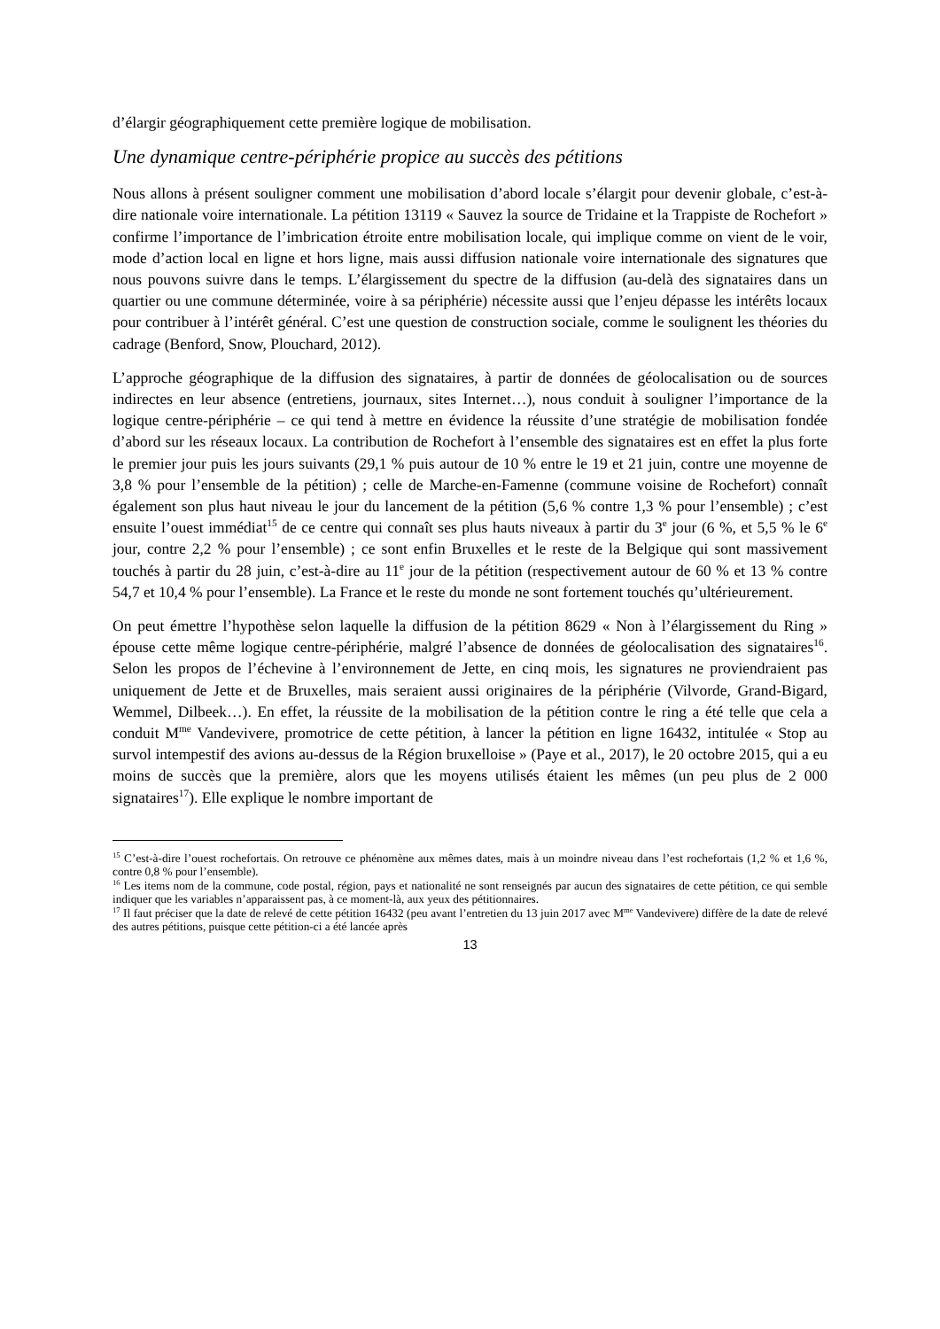d’élargir géographiquement cette première logique de mobilisation.
Une dynamique centre-périphérie propice au succès des pétitions
Nous allons à présent souligner comment une mobilisation d’abord locale s’élargit pour devenir globale, c’est-à-dire nationale voire internationale. La pétition 13119 « Sauvez la source de Tridaine et la Trappiste de Rochefort » confirme l’importance de l’imbrication étroite entre mobilisation locale, qui implique comme on vient de le voir, mode d’action local en ligne et hors ligne, mais aussi diffusion nationale voire internationale des signatures que nous pouvons suivre dans le temps. L’élargissement du spectre de la diffusion (au-delà des signataires dans un quartier ou une commune déterminée, voire à sa périphérie) nécessite aussi que l’enjeu dépasse les intérêts locaux pour contribuer à l’intérêt général. C’est une question de construction sociale, comme le soulignent les théories du cadrage (Benford, Snow, Plouchard, 2012).
L’approche géographique de la diffusion des signataires, à partir de données de géolocalisation ou de sources indirectes en leur absence (entretiens, journaux, sites Internet…), nous conduit à souligner l’importance de la logique centre-périphérie – ce qui tend à mettre en évidence la réussite d’une stratégie de mobilisation fondée d’abord sur les réseaux locaux. La contribution de Rochefort à l’ensemble des signataires est en effet la plus forte le premier jour puis les jours suivants (29,1 % puis autour de 10 % entre le 19 et 21 juin, contre une moyenne de 3,8 % pour l’ensemble de la pétition) ; celle de Marche-en-Famenne (commune voisine de Rochefort) connaît également son plus haut niveau le jour du lancement de la pétition (5,6 % contre 1,3 % pour l’ensemble) ; c’est ensuite l’ouest immédiat<sup>15</sup> de ce centre qui connaît ses plus hauts niveaux à partir du 3<sup>e</sup> jour (6 %, et 5,5 % le 6<sup>e</sup> jour, contre 2,2 % pour l’ensemble) ; ce sont enfin Bruxelles et le reste de la Belgique qui sont massivement touchés à partir du 28 juin, c’est-à-dire au 11<sup>e</sup> jour de la pétition (respectivement autour de 60 % et 13 % contre 54,7 et 10,4 % pour l’ensemble). La France et le reste du monde ne sont fortement touchés qu’ultérieurement.
On peut émettre l’hypothèse selon laquelle la diffusion de la pétition 8629 « Non à l’élargissement du Ring » épouse cette même logique centre-périphérie, malgré l’absence de données de géolocalisation des signataires<sup>16</sup>. Selon les propos de l’échevine à l’environnement de Jette, en cinq mois, les signatures ne proviendraient pas uniquement de Jette et de Bruxelles, mais seraient aussi originaires de la périphérie (Vilvorde, Grand-Bigard, Wemmel, Dilbeek…). En effet, la réussite de la mobilisation de la pétition contre le ring a été telle que cela a conduit M<sup>me</sup> Vandevivere, promotrice de cette pétition, à lancer la pétition en ligne 16432, intitulée « Stop au survol intempestif des avions au-dessus de la Région bruxelloise » (Paye et al., 2017), le 20 octobre 2015, qui a eu moins de succès que la première, alors que les moyens utilisés étaient les mêmes (un peu plus de 2 000 signataires<sup>17</sup>). Elle explique le nombre important de
<sup>15</sup> C’est-à-dire l’ouest rochefortais. On retrouve ce phénomène aux mêmes dates, mais à un moindre niveau dans l’est rochefortais (1,2 % et 1,6 %, contre 0,8 % pour l’ensemble).
<sup>16</sup> Les items nom de la commune, code postal, région, pays et nationalité ne sont renseignés par aucun des signataires de cette pétition, ce qui semble indiquer que les variables n’apparaissent pas, à ce moment-là, aux yeux des pétitionnaires.
<sup>17</sup> Il faut préciser que la date de relevé de cette pétition 16432 (peu avant l’entretien du 13 juin 2017 avec M<sup>me</sup> Vandevivere) diffère de la date de relevé des autres pétitions, puisque cette pétition-ci a été lancée après
13